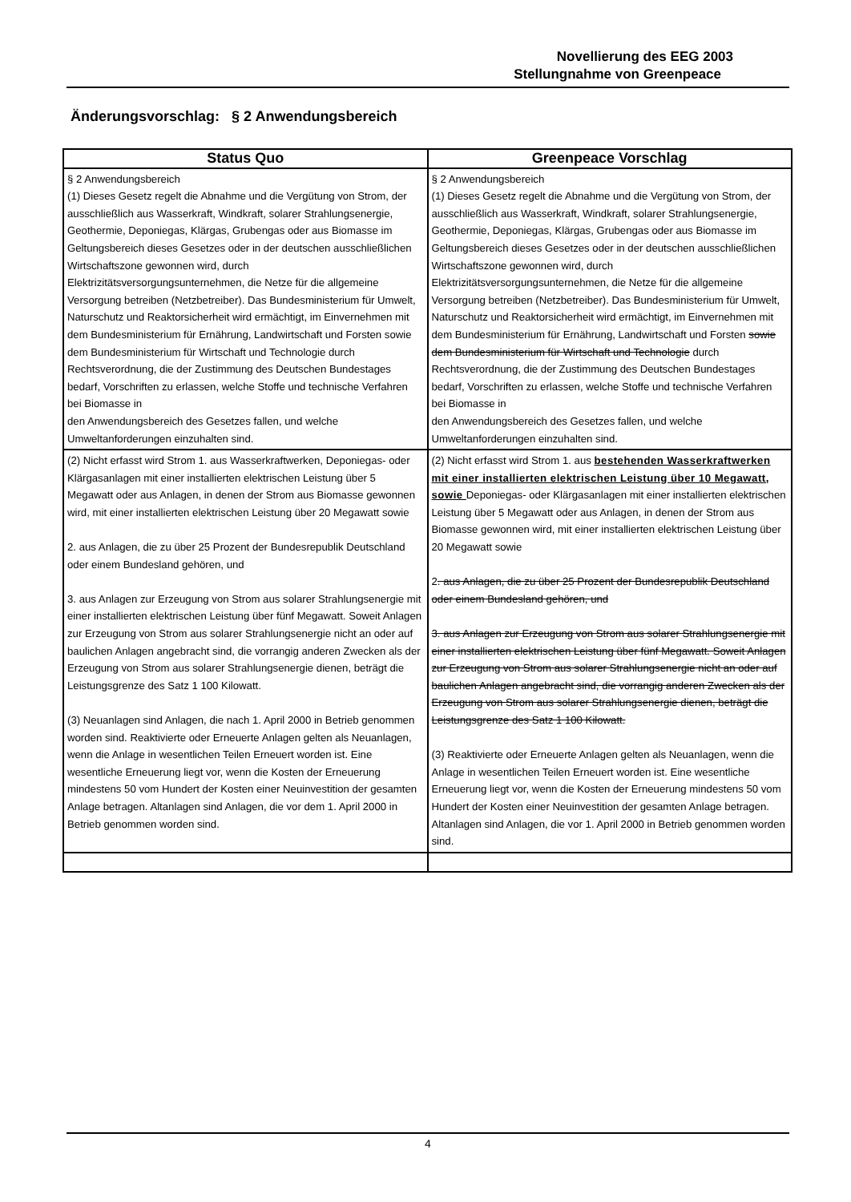Novellierung des EEG 2003
Stellungnahme von Greenpeace
Änderungsvorschlag: § 2 Anwendungsbereich
| Status Quo | Greenpeace Vorschlag |
| --- | --- |
| § 2 Anwendungsbereich (1) Dieses Gesetz regelt die Abnahme und die Vergütung von Strom, der ausschließlich aus Wasserkraft, Windkraft, solarer Strahlungsenergie, Geothermie, Deponiegas, Klärgas, Grubengas oder aus Biomasse im Geltungsbereich dieses Gesetzes oder in der deutschen ausschließlichen Wirtschaftszone gewonnen wird, durch Elektrizitätsversorgungsunternehmen, die Netze für die allgemeine Versorgung betreiben (Netzbetreiber). Das Bundesministerium für Umwelt, Naturschutz und Reaktorsicherheit wird ermächtigt, im Einvernehmen mit dem Bundesministerium für Ernährung, Landwirtschaft und Forsten sowie dem Bundesministerium für Wirtschaft und Technologie durch Rechtsverordnung, die der Zustimmung des Deutschen Bundestages bedarf, Vorschriften zu erlassen, welche Stoffe und technische Verfahren bei Biomasse in den Anwendungsbereich des Gesetzes fallen, und welche Umweltanforderungen einzuhalten sind. | § 2 Anwendungsbereich (1) Dieses Gesetz regelt die Abnahme und die Vergütung von Strom, der ausschließlich aus Wasserkraft, Windkraft, solarer Strahlungsenergie, Geothermie, Deponiegas, Klärgas, Grubengas oder aus Biomasse im Geltungsbereich dieses Gesetzes oder in der deutschen ausschließlichen Wirtschaftszone gewonnen wird, durch Elektrizitätsversorgungsunternehmen, die Netze für die allgemeine Versorgung betreiben (Netzbetreiber). Das Bundesministerium für Umwelt, Naturschutz und Reaktorsicherheit wird ermächtigt, im Einvernehmen mit dem Bundesministerium für Ernährung, Landwirtschaft und Forsten sowie dem Bundesministerium für Wirtschaft und Technologie durch Rechtsverordnung, die der Zustimmung des Deutschen Bundestages bedarf, Vorschriften zu erlassen, welche Stoffe und technische Verfahren bei Biomasse in den Anwendungsbereich des Gesetzes fallen, und welche Umweltanforderungen einzuhalten sind. |
| (2) Nicht erfasst wird Strom 1. aus Wasserkraftwerken, Deponiegas- oder Klärgasanlagen mit einer installierten elektrischen Leistung über 5 Megawatt oder aus Anlagen, in denen der Strom aus Biomasse gewonnen wird, mit einer installierten elektrischen Leistung über 20 Megawatt sowie 2. aus Anlagen, die zu über 25 Prozent der Bundesrepublik Deutschland oder einem Bundesland gehören, und 3. aus Anlagen zur Erzeugung von Strom aus solarer Strahlungsenergie mit einer installierten elektrischen Leistung über fünf Megawatt. Soweit Anlagen zur Erzeugung von Strom aus solarer Strahlungsenergie nicht an oder auf baulichen Anlagen angebracht sind, die vorrangig anderen Zwecken als der Erzeugung von Strom aus solarer Strahlungsenergie dienen, beträgt die Leistungsgrenze des Satz 1 100 Kilowatt. (3) Neuanlagen sind Anlagen, die nach 1. April 2000 in Betrieb genommen worden sind. Reaktivierte oder Erneuerte Anlagen gelten als Neuanlagen, wenn die Anlage in wesentlichen Teilen Erneuert worden ist. Eine wesentliche Erneuerung liegt vor, wenn die Kosten der Erneuerung mindestens 50 vom Hundert der Kosten einer Neuinvestition der gesamten Anlage betragen. Altanlagen sind Anlagen, die vor dem 1. April 2000 in Betrieb genommen worden sind. | (2) Nicht erfasst wird Strom 1. aus bestehenden Wasserkraftwerken mit einer installierten elektrischen Leistung über 10 Megawatt, sowie Deponiegas- oder Klärgasanlagen mit einer installierten elektrischen Leistung über 5 Megawatt oder aus Anlagen, in denen der Strom aus Biomasse gewonnen wird, mit einer installierten elektrischen Leistung über 20 Megawatt sowie 2 . aus Anlagen, die zu über 25 Prozent der Bundesrepublik Deutschland oder einem Bundesland gehören, und 3. aus Anlagen zur Erzeugung von Strom aus solarer Strahlungsenergie mit einer installierten elektrischen Leistung über fünf Megawatt. Soweit Anlagen zur Erzeugung von Strom aus solarer Strahlungsenergie nicht an oder auf baulichen Anlagen angebracht sind, die vorrangig anderen Zwecken als der Erzeugung von Strom aus solarer Strahlungsenergie dienen, beträgt die Leistungsgrenze des Satz 1 100 Kilowatt. (3) Reaktivierte oder Erneuerte Anlagen gelten als Neuanlagen, wenn die Anlage in wesentlichen Teilen Erneuert worden ist. Eine wesentliche Erneuerung liegt vor, wenn die Kosten der Erneuerung mindestens 50 vom Hundert der Kosten einer Neuinvestition der gesamten Anlage betragen. Altanlagen sind Anlagen, die vor 1. April 2000 in Betrieb genommen worden sind. |
4